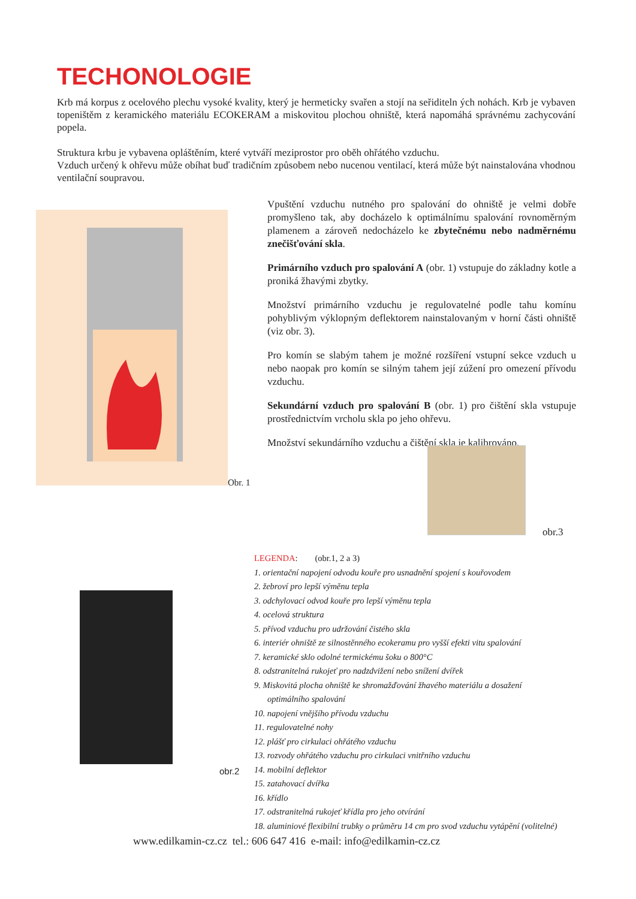TECHONOLOGIE
Krb má korpus z ocelového plechu vysoké kvality, který je hermeticky svařen a stojí na seřiditeln ých nohách. Krb je vybaven topeništěm z keramického materiálu ECOKERAM a miskovitou plochou ohniště, která napomáhá správnému zachycování popela.
Struktura krbu je vybavena opláštěním, které vytváří meziprostor pro oběh ohřátého vzduchu.
Vzduch určený k ohřevu může obíhat buď tradičním způsobem nebo nucenou ventilací, která může být nainstalována vhodnou ventilační soupravou.
Obr. 1
Vpuštění vzduchu nutného pro spalování do ohniště je velmi dobře promyšleno tak, aby docházelo k optimálnímu spalování rovnoměrným plamenem a zároveň nedocházelo ke zbytečnému nebo nadměrnému znečišťování skla.
Primárního vzduch pro spalování A (obr. 1) vstupuje do základny kotle a proniká žhavými zbytky.
Množství primárního vzduchu je regulovatelné podle tahu komínu pohyblivým výklopným deflektorem nainstalovaným v horní části ohniště (viz obr. 3).
Pro komín se slabým tahem je možné rozšíření vstupní sekce vzduch u nebo naopak pro komín se silným tahem její zúžení pro omezení přívodu vzduchu.
Sekundární vzduch pro spalování B (obr. 1) pro čištění skla vstupuje prostřednictvím vrcholu skla po jeho ohřevu.
Množství sekundárního vzduchu a čištění skla je kalibrováno.
obr.3
obr.2
LEGENDA: (obr.1, 2 a 3)
1. orientační napojení odvodu kouře pro usnadnění spojení s kouřovodem
2. žebroví pro lepší výměnu tepla
3. odchylovací odvod kouře pro lepší výměnu tepla
4. ocelová struktura
5. přívod vzduchu pro udržování čistého skla
6. interiér ohniště ze silnostěnného ecokeramu pro vyšší efekti vitu spalování
7. keramické sklo odolné termickému šoku o 800°C
8. odstranitelná rukojeť pro nadzdvižení nebo snížení dvířek
9. Miskovitá plocha ohniště ke shromažďování žhavého materiálu a dosažení optimálního spalování
10. napojení vnějšího přívodu vzduchu
11. regulovatelné nohy
12. plášť pro cirkulaci ohřátého vzduchu
13. rozvody ohřátého vzduchu pro cirkulaci vnitřního vzduchu
14. mobilní deflektor
15. zatahovací dvířka
16. křídlo
17. odstranitelná rukojeť křídla pro jeho otvírání
18. aluminiové flexibilní trubky o průměru 14 cm pro svod vzduchu vytápění (volitelné)
www.edilkamin-cz.cz tel.: 606 647 416 e-mail: info@edilkamin-cz.cz